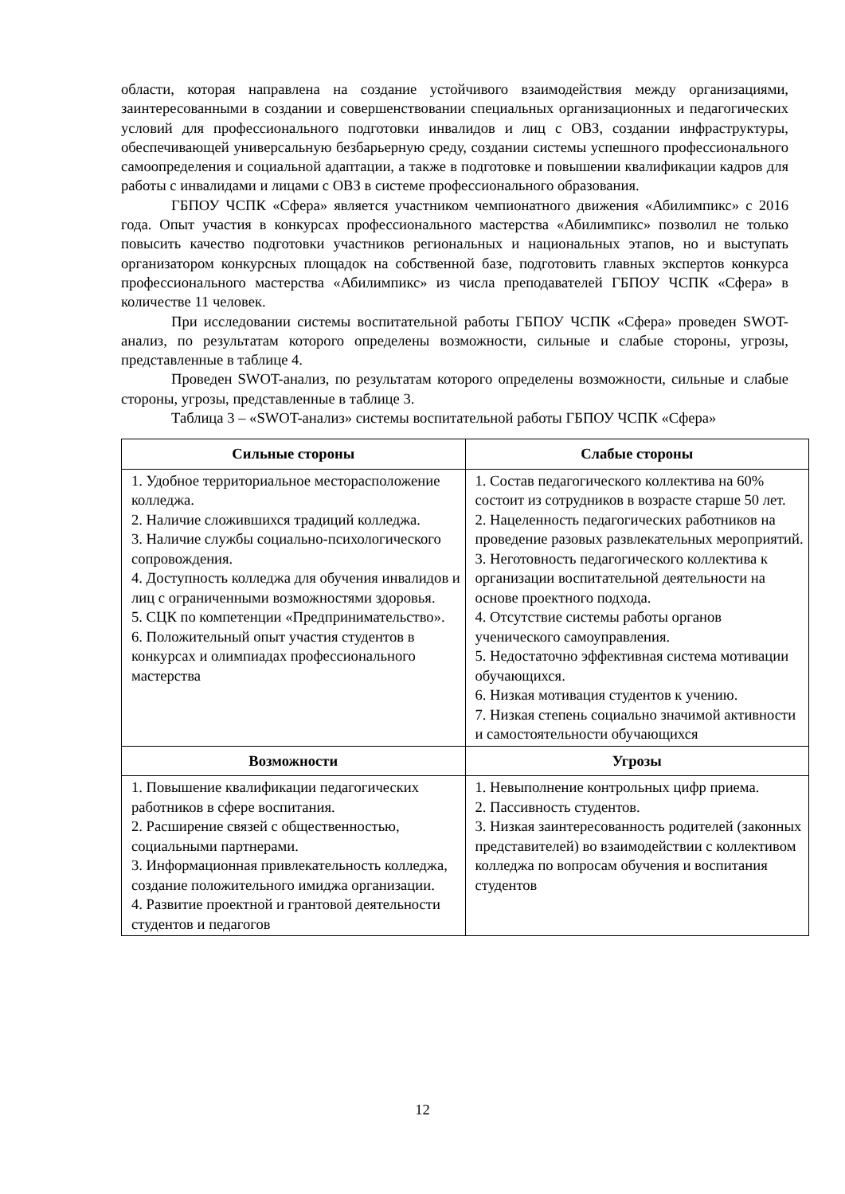области, которая направлена на создание устойчивого взаимодействия между организациями, заинтересованными в создании и совершенствовании специальных организационных и педагогических условий для профессионального подготовки инвалидов и лиц с ОВЗ, создании инфраструктуры, обеспечивающей универсальную безбарьерную среду, создании системы успешного профессионального самоопределения и социальной адаптации, а также в подготовке и повышении квалификации кадров для работы с инвалидами и лицами с ОВЗ в системе профессионального образования.
ГБПОУ ЧСПК «Сфера» является участником чемпионатного движения «Абилимпикс» с 2016 года. Опыт участия в конкурсах профессионального мастерства «Абилимпикс» позволил не только повысить качество подготовки участников региональных и национальных этапов, но и выступать организатором конкурсных площадок на собственной базе, подготовить главных экспертов конкурса профессионального мастерства «Абилимпикс» из числа преподавателей ГБПОУ ЧСПК «Сфера» в количестве 11 человек.
При исследовании системы воспитательной работы ГБПОУ ЧСПК «Сфера» проведен SWOT-анализ, по результатам которого определены возможности, сильные и слабые стороны, угрозы, представленные в таблице 4.
Проведен SWOT-анализ, по результатам которого определены возможности, сильные и слабые стороны, угрозы, представленные в таблице 3.
Таблица 3 – «SWOT-анализ» системы воспитательной работы ГБПОУ ЧСПК «Сфера»
| Сильные стороны | Слабые стороны |
| --- | --- |
| 1. Удобное территориальное месторасположение колледжа. 2. Наличие сложившихся традиций колледжа. 3. Наличие службы социально-психологического сопровождения. 4. Доступность колледжа для обучения инвалидов и лиц с ограниченными возможностями здоровья. 5. СЦК по компетенции «Предпринимательство». 6. Положительный опыт участия студентов в конкурсах и олимпиадах профессионального мастерства | 1. Состав педагогического коллектива на 60% состоит из сотрудников в возрасте старше 50 лет. 2. Нацеленность педагогических работников на проведение разовых развлекательных мероприятий. 3. Неготовность педагогического коллектива к организации воспитательной деятельности на основе проектного подхода. 4. Отсутствие системы работы органов ученического самоуправления. 5. Недостаточно эффективная система мотивации обучающихся. 6. Низкая мотивация студентов к учению. 7. Низкая степень социально значимой активности и самостоятельности обучающихся |
| Возможности | Угрозы |
| 1. Повышение квалификации педагогических работников в сфере воспитания. 2. Расширение связей с общественностью, социальными партнерами. 3. Информационная привлекательность колледжа, создание положительного имиджа организации. 4. Развитие проектной и грантовой деятельности студентов и педагогов | 1. Невыполнение контрольных цифр приема. 2. Пассивность студентов. 3. Низкая заинтересованность родителей (законных представителей) во взаимодействии с коллективом колледжа по вопросам обучения и воспитания студентов |
12